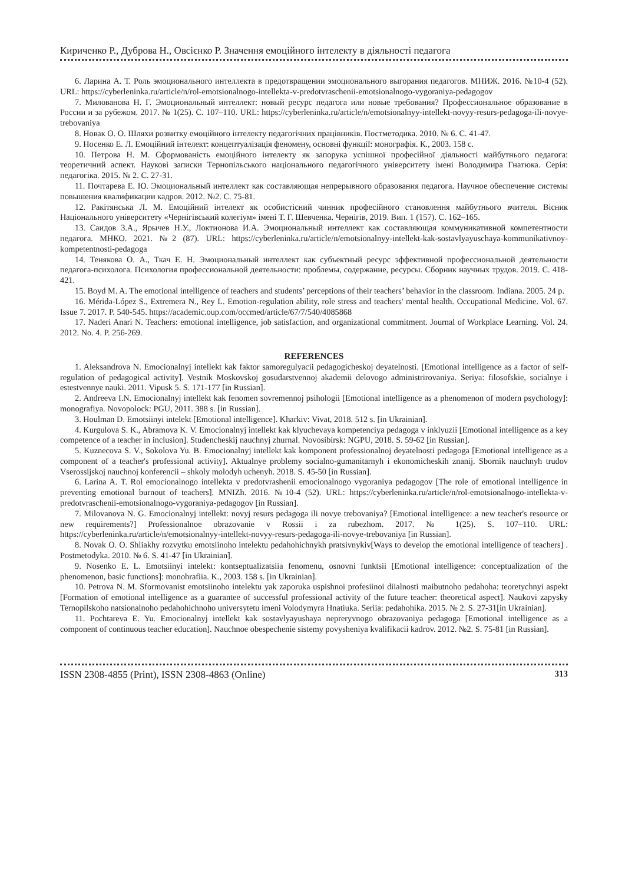Кириченко Р., Дуброва Н., Овсієнко Р. Значення емоційного інтелекту в діяльності педагога
6. Ларина А. Т. Роль эмоционального интеллекта в предотвращении эмоционального выгорания педагогов. МНИЖ. 2016. №10-4 (52). URL: https://cyberleninka.ru/article/n/rol-emotsionalnogo-intellekta-v-predotvraschenii-emotsionalnogo-vygoraniya-pedagogov
7. Милованова Н. Г. Эмоциональный интеллект: новый ресурс педагога или новые требования? Профессиональное образование в России и за рубежом. 2017. № 1(25). С. 107–110. URL: https://cyberleninka.ru/article/n/emotsionalnyy-intellekt-novyy-resurs-pedagoga-ili-novye-trebovaniya
8. Новак О. О. Шляхи розвитку емоційного інтелекту педагогічних працівників. Постметодика. 2010. № 6. С. 41-47.
9. Носенко Е. Л. Емоційний інтелект: концептуалізація феномену, основні функції: монографія. К., 2003. 158 с.
10. Петрова Н. М. Сформованість емоційного інтелекту як запорука успішної професійної діяльності майбутнього педагога: теоретичний аспект. Наукові записки Тернопільського національного педагогічного університету імені Володимира Гнатюка. Серія: педагогіка. 2015. № 2. С. 27-31.
11. Почтарева Е. Ю. Эмоциональный интеллект как составляющая непрерывного образования педагога. Научное обеспечение системы повышения квалификации кадров. 2012. №2. С. 75-81.
12. Ракітянська Л. М. Емоційний інтелект як особистісний чинник професійного становлення майбутнього вчителя. Вісник Національного університету «Чернігівський колегіум» імені Т. Г. Шевченка. Чернігів, 2019. Вип. 1 (157). С. 162–165.
13. Саидов З.А., Ярычев Н.У., Локтионова И.А. Эмоциональный интеллект как составляющая коммуникативной компетентности педагога. МНКО. 2021. №2 (87). URL: https://cyberleninka.ru/article/n/emotsionalnyy-intellekt-kak-sostavlyayuschaya-kommunikativnoy-kompetentnosti-pedagoga
14. Тенякова О. А., Ткач Е. Н. Эмоциональный интеллект как субъектный ресурс эффективной профессиональной деятельности педагога-психолога. Психология профессиональной деятельности: проблемы, содержание, ресурсы. Сборник научных трудов. 2019. С. 418-421.
15. Boyd M. A. The emotional intelligence of teachers and students’ perceptions of their teachers’ behavior in the classroom. Indiana. 2005. 24 p.
16. Mérida-López S., Extremera N., Rey L. Emotion-regulation ability, role stress and teachers' mental health. Occupational Medicine. Vol. 67. Issue 7. 2017. P. 540-545. https://academic.oup.com/occmed/article/67/7/540/4085868
17. Naderi Anari N. Teachers: emotional intelligence, job satisfaction, and organizational commitment. Journal of Workplace Learning. Vol. 24. 2012. No. 4. P. 256-269.
REFERENCES
1. Aleksandrova N. Emocionalnyj intellekt kak faktor samoregulyacii pedagogicheskoj deyatelnosti. [Emotional intelligence as a factor of self-regulation of pedagogical activity]. Vestnik Moskovskoj gosudarstvennoj akademii delovogo administrirovaniya. Seriya: filosofskie, socialnye i estestvennye nauki. 2011. Vipusk 5. S. 171-177 [in Russian].
2. Andreeva I.N. Emocionalnyj intellekt kak fenomen sovremennoj psihologii [Emotional intelligence as a phenomenon of modern psychology]: monografiya. Novopolock: PGU, 2011. 388 s. [in Russian].
3. Houlman D. Emotsiinyi intelekt [Emotional intelligence]. Kharkiv: Vivat, 2018. 512 s. [in Ukrainian].
4. Kurgulova S. K., Abramova K. V. Emocionalnyj intellekt kak klyuchevaya kompetenciya pedagoga v inklyuzii [Emotional intelligence as a key competence of a teacher in inclusion]. Studencheskij nauchnyj zhurnal. Novosibirsk: NGPU, 2018. S. 59-62 [in Russian].
5. Kuznecova S. V., Sokolova Yu. B. Emocionalnyj intellekt kak komponent professionalnoj deyatelnosti pedagoga [Emotional intelligence as a component of a teacher's professional activity]. Aktualnye problemy socialno-gumanitarnyh i ekonomicheskih znanij. Sbornik nauchnyh trudov Vserossijskoj nauchnoj konferencii – shkoly molodyh uchenyh. 2018. S. 45-50 [in Russian].
6. Larina A. T. Rol emocionalnogo intellekta v predotvrashenii emocionalnogo vygoraniya pedagogov [The role of emotional intelligence in preventing emotional burnout of teachers]. MNIZh. 2016. №10-4 (52). URL: https://cyberleninka.ru/article/n/rol-emotsionalnogo-intellekta-v-predotvraschenii-emotsionalnogo-vygoraniya-pedagogov [in Russian].
7. Milovanova N. G. Emocionalnyj intellekt: novyj resurs pedagoga ili novye trebovaniya? [Emotional intelligence: a new teacher's resource or new requirements?] Professionalnoe obrazovanie v Rossii i za rubezhom. 2017. № 1(25). S. 107–110. URL: https://cyberleninka.ru/article/n/emotsionalnyy-intellekt-novyy-resurs-pedagoga-ili-novye-trebovaniya [in Russian].
8. Novak O. O. Shliakhy rozvytku emotsiinoho intelektu pedahohichnykh pratsivnykiv[Ways to develop the emotional intelligence of teachers] . Postmetodyka. 2010. № 6. S. 41-47 [in Ukrainian].
9. Nosenko E. L. Emotsiinyi intelekt: kontseptualizatsiia fenomenu, osnovni funktsii [Emotional intelligence: conceptualization of the phenomenon, basic functions]: monohrafiia. K., 2003. 158 s. [in Ukrainian].
10. Petrova N. M. Sformovanist emotsiinoho intelektu yak zaporuka uspishnoi profesiinoi diialnosti maibutnoho pedahoha: teoretychnyi aspekt [Formation of emotional intelligence as a guarantee of successful professional activity of the future teacher: theoretical aspect]. Naukovi zapysky Ternopilskoho natsionalnoho pedahohichnoho universytetu imeni Volodymyra Hnatiuka. Seriia: pedahohika. 2015. № 2. S. 27-31[in Ukrainian].
11. Pochtareva E. Yu. Emocionalnyj intellekt kak sostavlyayushaya nepreryvnogo obrazovaniya pedagoga [Emotional intelligence as a component of continuous teacher education]. Nauchnoe obespechenie sistemy povysheniya kvalifikacii kadrov. 2012. №2. S. 75-81 [in Russian].
ISSN 2308-4855 (Print), ISSN 2308-4863 (Online) 313